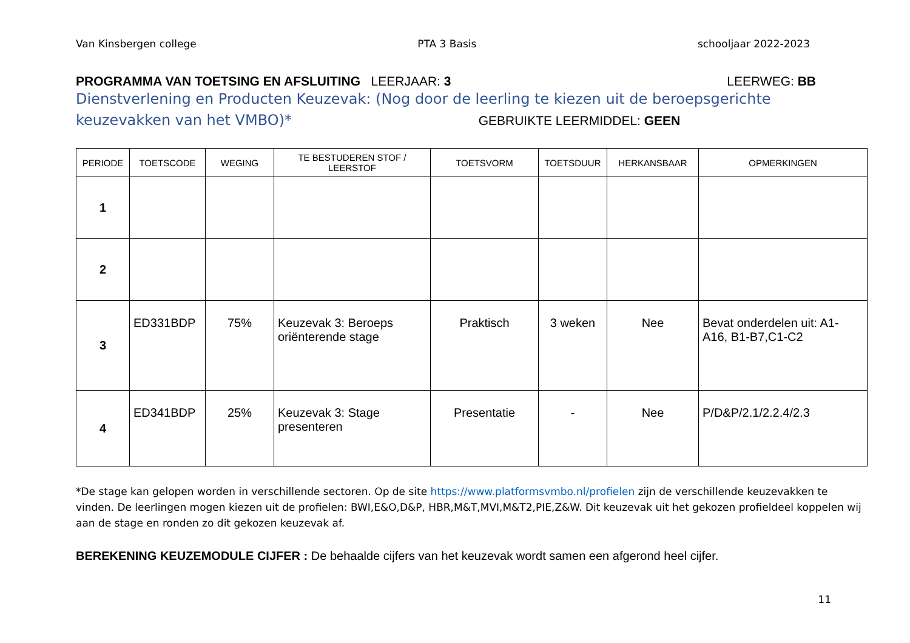Van Kinsbergen college PTA 3 Basis schooljaar 2022-2023
PROGRAMMA VAN TOETSING EN AFSLUITING LEERJAAR: 3 LEERWEG: BB
Dienstverlening en Producten Keuzevak: (Nog door de leerling te kiezen uit de beroepsgerichte keuzevakken van het VMBO)* GEBRUIKTE LEERMIDDEL: GEEN
| PERIODE | TOETSCODE | WEGING | TE BESTUDEREN STOF / LEERSTOF | TOETSVORM | TOETSDUUR | HERKANSBAAR | OPMERKINGEN |
| --- | --- | --- | --- | --- | --- | --- | --- |
| 1 | | | | | | | |
| 2 | | | | | | | |
| 3 | ED331BDP | 75% | Keuzevak 3: Beroeps oriënterende stage | Praktisch | 3 weken | Nee | Bevat onderdelen uit: A1-A16, B1-B7,C1-C2 |
| 4 | ED341BDP | 25% | Keuzevak 3: Stage presenteren | Presentatie | - | Nee | P/D&P/2.1/2.2.4/2.3 |
*De stage kan gelopen worden in verschillende sectoren. Op de site https://www.platformsvmbo.nl/profielen zijn de verschillende keuzevakken te vinden. De leerlingen mogen kiezen uit de profielen: BWI,E&O,D&P, HBR,M&T,MVI,M&T2,PIE,Z&W. Dit keuzevak uit het gekozen profieldeel koppelen wij aan de stage en ronden zo dit gekozen keuzevak af.
BEREKENING KEUZEMODULE CIJFER : De behaalde cijfers van het keuzevak wordt samen een afgerond heel cijfer.
11